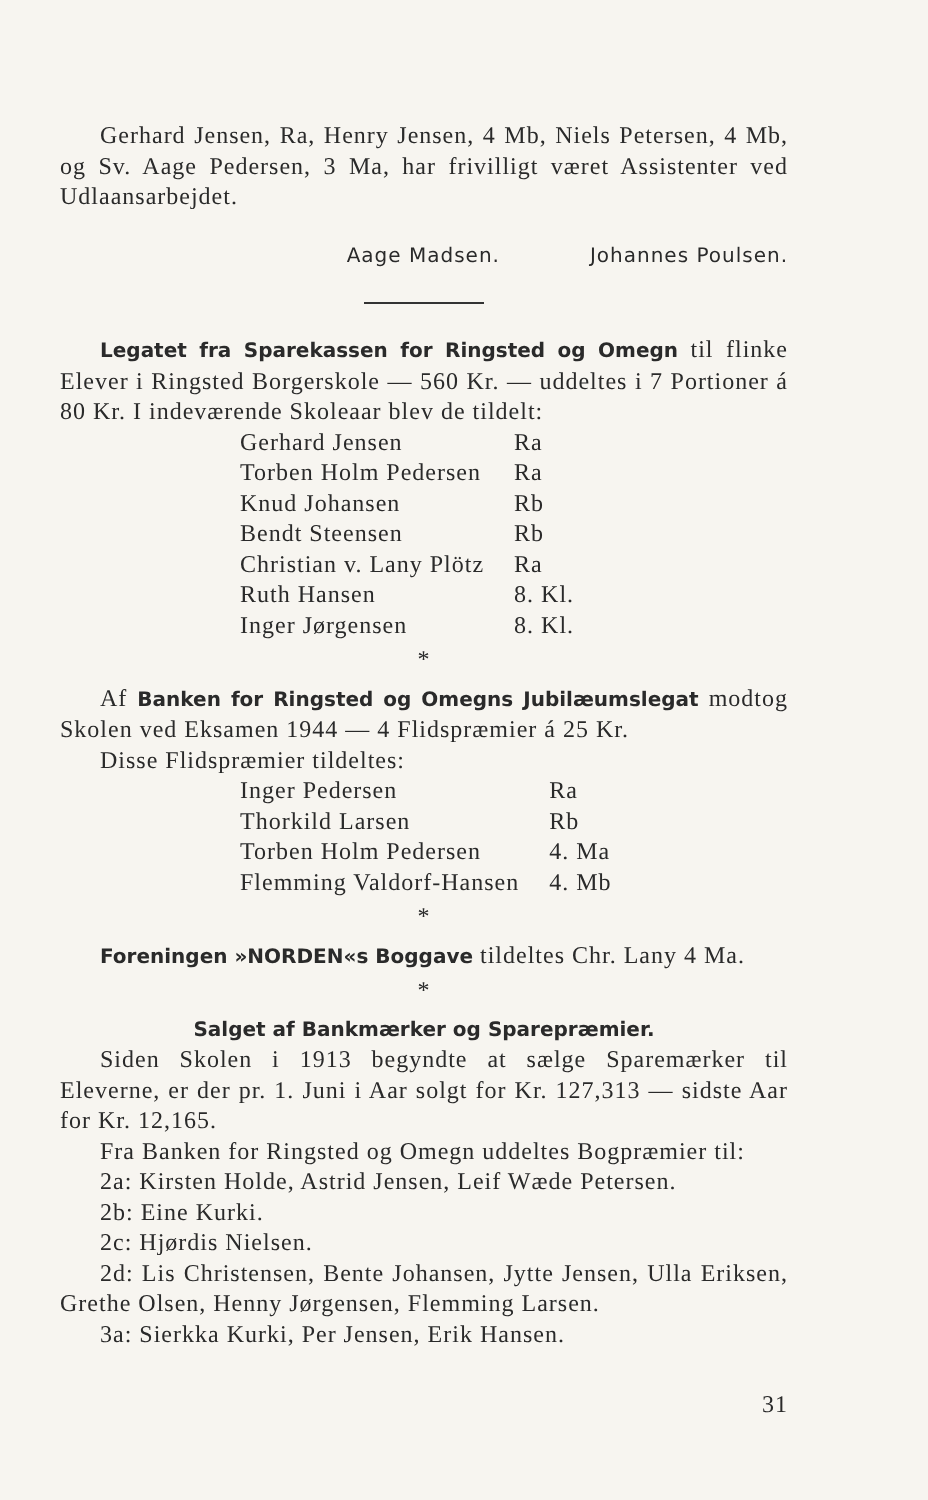Gerhard Jensen, Ra, Henry Jensen, 4 Mb, Niels Petersen, 4 Mb, og Sv. Aage Pedersen, 3 Ma, har frivilligt været Assistenter ved Udlaansarbejdet.
Aage Madsen. Johannes Poulsen.
Legatet fra Sparekassen for Ringsted og Omegn til flinke Elever i Ringsted Borgerskole — 560 Kr. — uddeltes i 7 Portioner á 80 Kr. I indeværende Skoleaar blev de tildelt:
| Gerhard Jensen | Ra |
| Torben Holm Pedersen | Ra |
| Knud Johansen | Rb |
| Bendt Steensen | Rb |
| Christian v. Lany Plötz | Ra |
| Ruth Hansen | 8. Kl. |
| Inger Jørgensen | 8. Kl. |
*
Af Banken for Ringsted og Omegns Jubilæumslegat modtog Skolen ved Eksamen 1944 — 4 Flidspræmier á 25 Kr.
Disse Flidspræmier tildeltes:
| Inger Pedersen | Ra |
| Thorkild Larsen | Rb |
| Torben Holm Pedersen | 4. Ma |
| Flemming Valdorf-Hansen | 4. Mb |
*
Foreningen »NORDEN«s Boggave tildeltes Chr. Lany 4 Ma.
*
Salget af Bankmærker og Sparepræmier.
Siden Skolen i 1913 begyndte at sælge Sparemærker til Eleverne, er der pr. 1. Juni i Aar solgt for Kr. 127,313 — sidste Aar for Kr. 12,165.
Fra Banken for Ringsted og Omegn uddeltes Bogpræmier til:
2a: Kirsten Holde, Astrid Jensen, Leif Wæde Petersen.
2b: Eine Kurki.
2c: Hjørdis Nielsen.
2d: Lis Christensen, Bente Johansen, Jytte Jensen, Ulla Eriksen, Grethe Olsen, Henny Jørgensen, Flemming Larsen.
3a: Sierkka Kurki, Per Jensen, Erik Hansen.
31